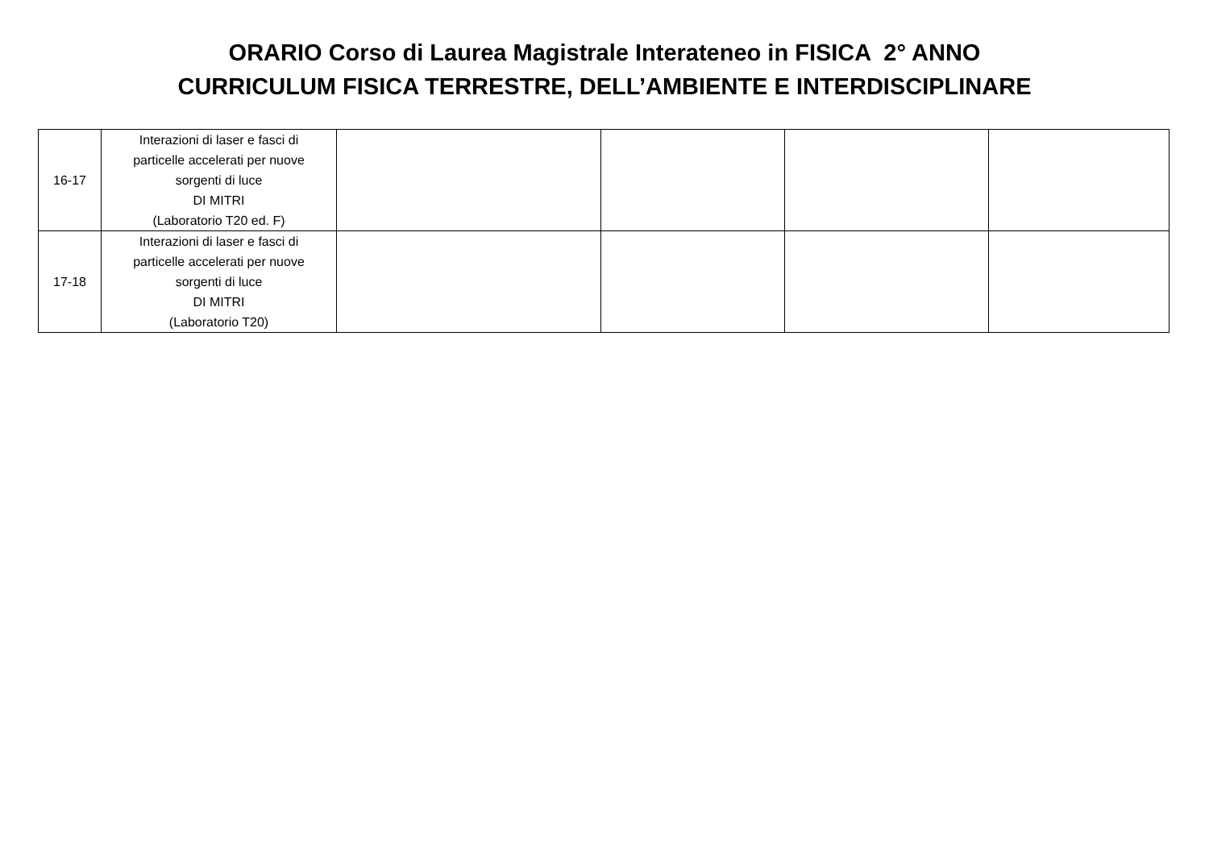ORARIO Corso di Laurea Magistrale Interateneo in FISICA 2° ANNO
CURRICULUM FISICA TERRESTRE, DELL’AMBIENTE E INTERDISCIPLINARE
| 16-17 | Interazioni di laser e fasci di particelle accelerati per nuove sorgenti di luce DI MITRI (Laboratorio T20 ed. F) | | | | |
| 17-18 | Interazioni di laser e fasci di particelle accelerati per nuove sorgenti di luce DI MITRI (Laboratorio T20) | | | | |